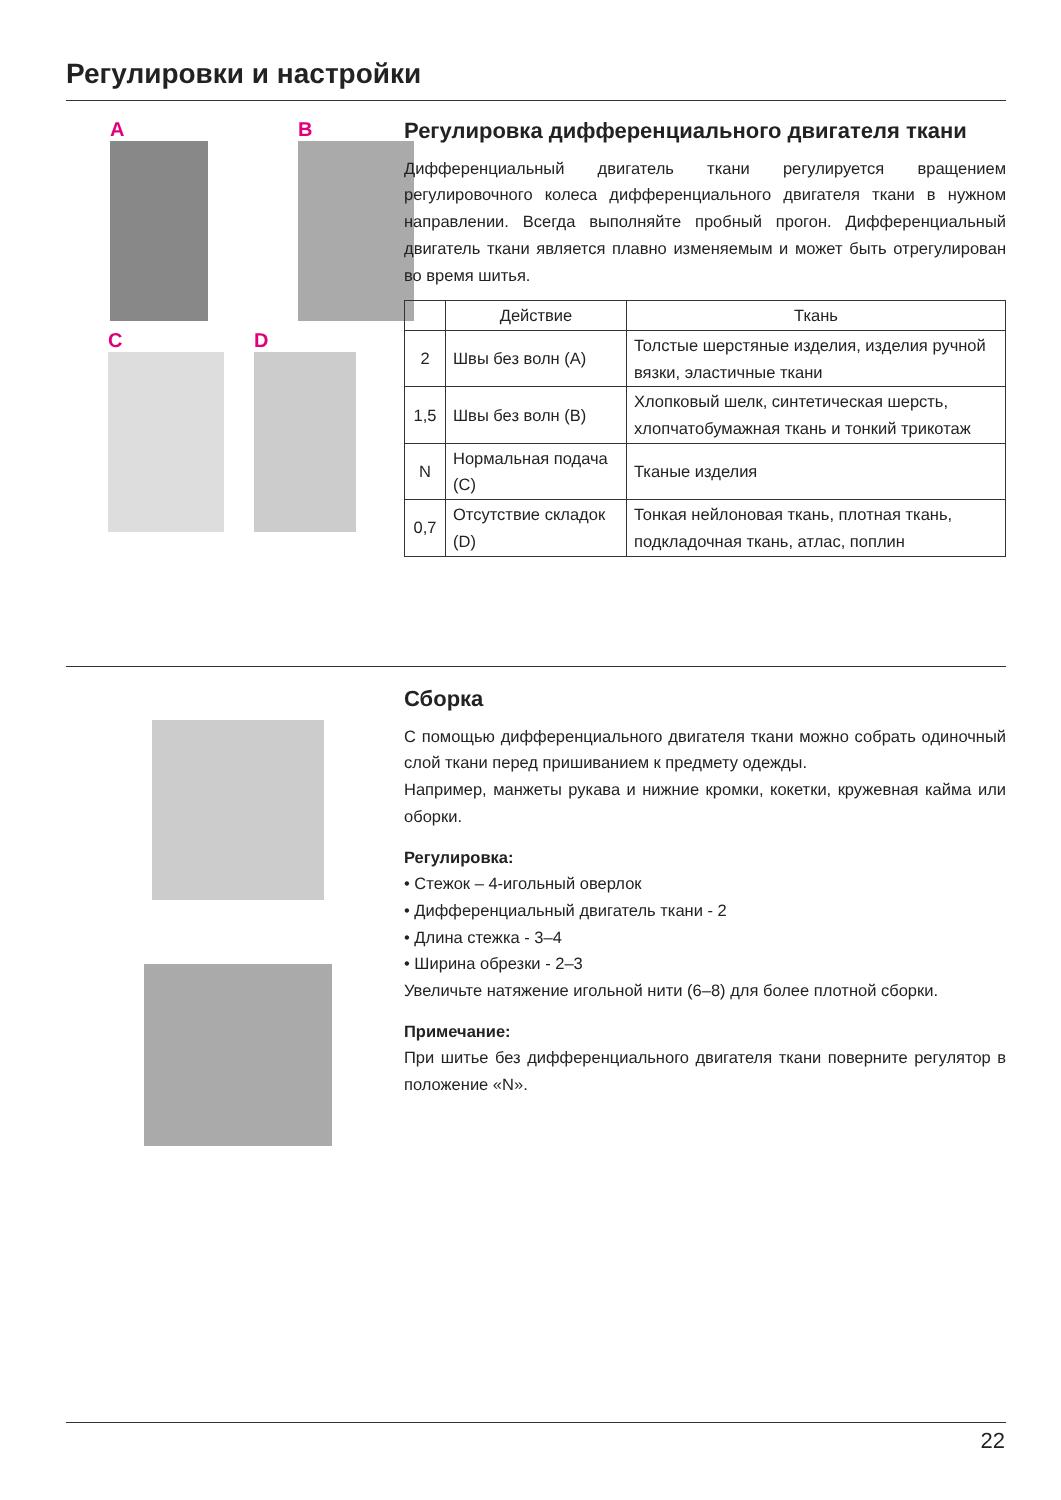Регулировки и настройки
A
B
C
D
Регулировка дифференциального двигателя ткани
Дифференциальный двигатель ткани регулируется вращением регулировочного колеса дифференциального двигателя ткани в нужном направлении. Всегда выполняйте пробный прогон. Дифференциальный двигатель ткани является плавно изменяемым и может быть отрегулирован во время шитья.
| | Действие | Ткань |
| --- | --- | --- |
| 2 | Швы без волн (A) | Толстые шерстяные изделия, изделия ручной вязки, эластичные ткани |
| 1,5 | Швы без волн (B) | Хлопковый шелк, синтетическая шерсть, хлопчатобумажная ткань и тонкий трикотаж |
| N | Нормальная подача (C) | Тканые изделия |
| 0,7 | Отсутствие складок (D) | Тонкая нейлоновая ткань, плотная ткань, подкладочная ткань, атлас, поплин |
Сборка
С помощью дифференциального двигателя ткани можно собрать одиночный слой ткани перед пришиванием к предмету одежды.
Например, манжеты рукава и нижние кромки, кокетки, кружевная кайма или оборки.
Регулировка:
• Стежок – 4-игольный оверлок
• Дифференциальный двигатель ткани - 2
• Длина стежка - 3–4
• Ширина обрезки - 2–3
Увеличьте натяжение игольной нити (6–8) для более плотной сборки.
Примечание:
При шитье без дифференциального двигателя ткани поверните регулятор в положение «N».
22